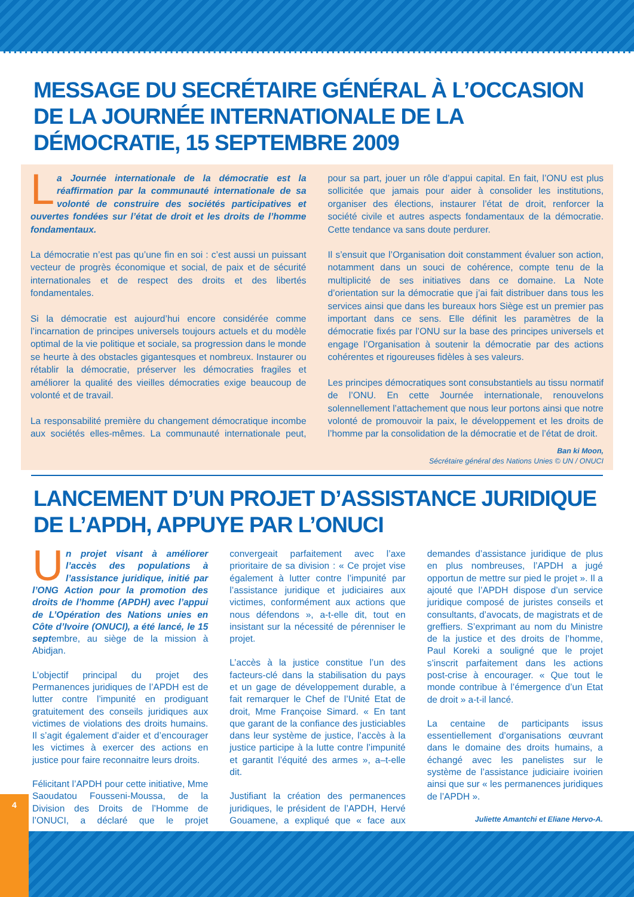MESSAGE DU SECRÉTAIRE GÉNÉRAL À L’OCCASION DE LA JOURNÉE INTERNATIONALE DE LA DÉMOCRATIE, 15 SEPTEMBRE 2009
La Journée internationale de la démocratie est la réaffirmation par la communauté internationale de sa volonté de construire des sociétés participatives et ouvertes fondées sur l’état de droit et les droits de l’homme fondamentaux.
La démocratie n’est pas qu’une fin en soi : c’est aussi un puissant vecteur de progrès économique et social, de paix et de sécurité internationales et de respect des droits et des libertés fondamentales.
Si la démocratie est aujourd’hui encore considérée comme l’incarnation de principes universels toujours actuels et du modèle optimal de la vie politique et sociale, sa progression dans le monde se heurte à des obstacles gigantesques et nombreux. Instaurer ou rétablir la démocratie, préserver les démocraties fragiles et améliorer la qualité des vieilles démocraties exige beaucoup de volonté et de travail.
La responsabilité première du changement démocratique incombe aux sociétés elles-mêmes. La communauté internationale peut, pour sa part, jouer un rôle d’appui capital. En fait, l’ONU est plus sollicitée que jamais pour aider à consolider les institutions, organiser des élections, instaurer l’état de droit, renforcer la société civile et autres aspects fondamentaux de la démocratie. Cette tendance va sans doute perdurer.
Il s’ensuit que l’Organisation doit constamment évaluer son action, notamment dans un souci de cohérence, compte tenu de la multiplicité de ses initiatives dans ce domaine. La Note d’orientation sur la démocratie que j’ai fait distribuer dans tous les services ainsi que dans les bureaux hors Siège est un premier pas important dans ce sens. Elle définit les paramètres de la démocratie fixés par l’ONU sur la base des principes universels et engage l’Organisation à soutenir la démocratie par des actions cohérentes et rigoureuses fidèles à ses valeurs.
Les principes démocratiques sont consubstantiels au tissu normatif de l’ONU. En cette Journée internationale, renouvelons solennellement l’attachement que nous leur portons ainsi que notre volonté de promouvoir la paix, le développement et les droits de l’homme par la consolidation de la démocratie et de l’état de droit.
Ban ki Moon,
Sécrétaire général des Nations Unies © UN / ONUCI
LANCEMENT D’UN PROJET D’ASSISTANCE JURIDIQUE DE L’APDH, APPUYE PAR L’ONUCI
Un projet visant à améliorer l’accès des populations à l’assistance juridique, initié par l’ONG Action pour la promotion des droits de l’homme (APDH) avec l’appui de L’Opération des Nations unies en Côte d’Ivoire (ONUCI), a été lancé, le 15 septembre, au siège de la mission à Abidjan.
L’objectif principal du projet des Permanences juridiques de l’APDH est de lutter contre l’impunité en prodiguant gratuitement des conseils juridiques aux victimes de violations des droits humains. Il s’agit également d’aider et d’encourager les victimes à exercer des actions en justice pour faire reconnaitre leurs droits.
Félicitant l’APDH pour cette initiative, Mme Saoudatou Fousseni-Moussa, de la Division des Droits de l’Homme de l’ONUCI, a déclaré que le projet convergeait parfaitement avec l’axe prioritaire de sa division : « Ce projet vise également à lutter contre l’impunité par l’assistance juridique et judiciaires aux victimes, conformément aux actions que nous défendons », a-t-elle dit, tout en insistant sur la nécessité de pérenniser le projet.
L’accès à la justice constitue l’un des facteurs-clé dans la stabilisation du pays et un gage de développement durable, a fait remarquer le Chef de l’Unité Etat de droit, Mme Françoise Simard. « En tant que garant de la confiance des justiciables dans leur système de justice, l’accès à la justice participe à la lutte contre l’impunité et garantit l’équité des armes », a–t-elle dit.
Justifiant la création des permanences juridiques, le président de l’APDH, Hervé Gouamene, a expliqué que « face aux demandes d’assistance juridique de plus en plus nombreuses, l’APDH a jugé opportun de mettre sur pied le projet ». Il a ajouté que l’APDH dispose d’un service juridique composé de juristes conseils et consultants, d’avocats, de magistrats et de greffiers. S’exprimant au nom du Ministre de la justice et des droits de l’homme, Paul Koreki a souligné que le projet s’inscrit parfaitement dans les actions post-crise à encourager. « Que tout le monde contribue à l’émergence d’un Etat de droit » a-t-il lancé.
La centaine de participants issus essentiellement d’organisations œuvrant dans le domaine des droits humains, a échangé avec les panelistes sur le système de l’assistance judiciaire ivoirien ainsi que sur « les permanences juridiques de l’APDH ».
Juliette Amantchi et Eliane Hervo-A.
4